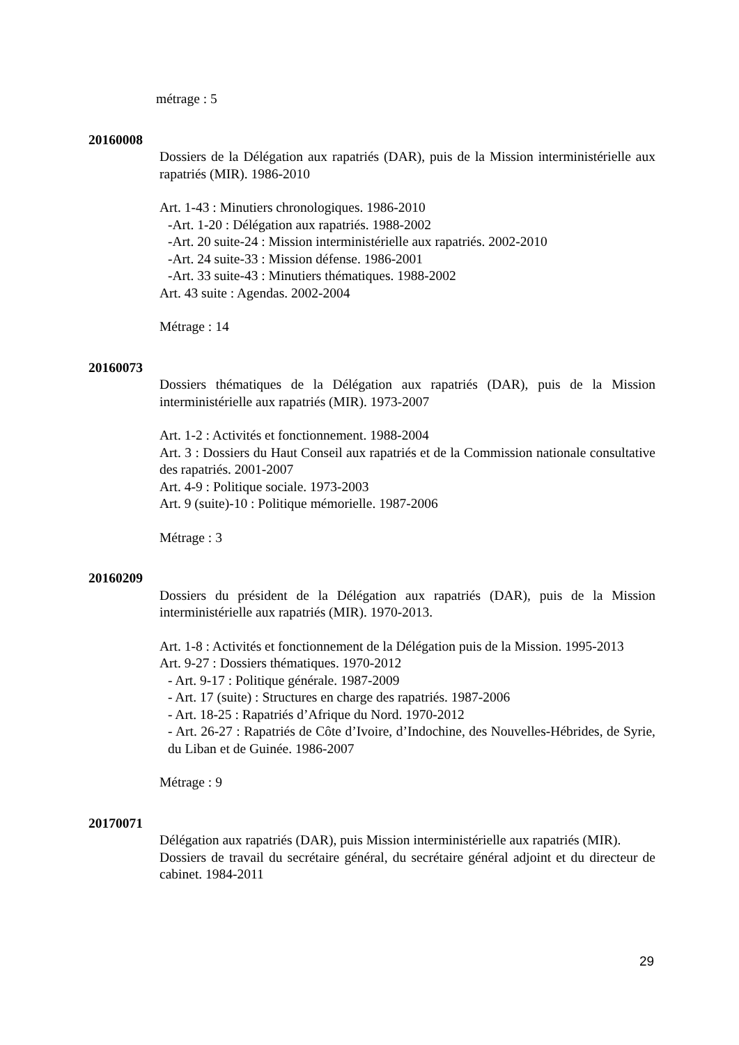métrage : 5
20160008
Dossiers de la Délégation aux rapatriés (DAR), puis de la Mission interministérielle aux rapatriés (MIR). 1986-2010
Art. 1-43 : Minutiers chronologiques. 1986-2010
-Art. 1-20 : Délégation aux rapatriés. 1988-2002
-Art. 20 suite-24 : Mission interministérielle aux rapatriés. 2002-2010
-Art. 24 suite-33 : Mission défense. 1986-2001
-Art. 33 suite-43 : Minutiers thématiques. 1988-2002
Art. 43 suite : Agendas. 2002-2004
Métrage : 14
20160073
Dossiers thématiques de la Délégation aux rapatriés (DAR), puis de la Mission interministérielle aux rapatriés (MIR). 1973-2007
Art. 1-2 : Activités et fonctionnement. 1988-2004
Art. 3 : Dossiers du Haut Conseil aux rapatriés et de la Commission nationale consultative des rapatriés. 2001-2007
Art. 4-9 : Politique sociale. 1973-2003
Art. 9 (suite)-10 : Politique mémorielle. 1987-2006
Métrage : 3
20160209
Dossiers du président de la Délégation aux rapatriés (DAR), puis de la Mission interministérielle aux rapatriés (MIR). 1970-2013.
Art. 1-8 : Activités et fonctionnement de la Délégation puis de la Mission. 1995-2013
Art. 9-27 : Dossiers thématiques. 1970-2012
- Art. 9-17 : Politique générale. 1987-2009
- Art. 17 (suite) : Structures en charge des rapatriés. 1987-2006
- Art. 18-25 : Rapatriés d’Afrique du Nord. 1970-2012
- Art. 26-27 : Rapatriés de Côte d’Ivoire, d’Indochine, des Nouvelles-Hébrides, de Syrie, du Liban et de Guinée. 1986-2007
Métrage : 9
20170071
Délégation aux rapatriés (DAR), puis Mission interministérielle aux rapatriés (MIR).
Dossiers de travail du secrétaire général, du secrétaire général adjoint et du directeur de cabinet. 1984-2011
29